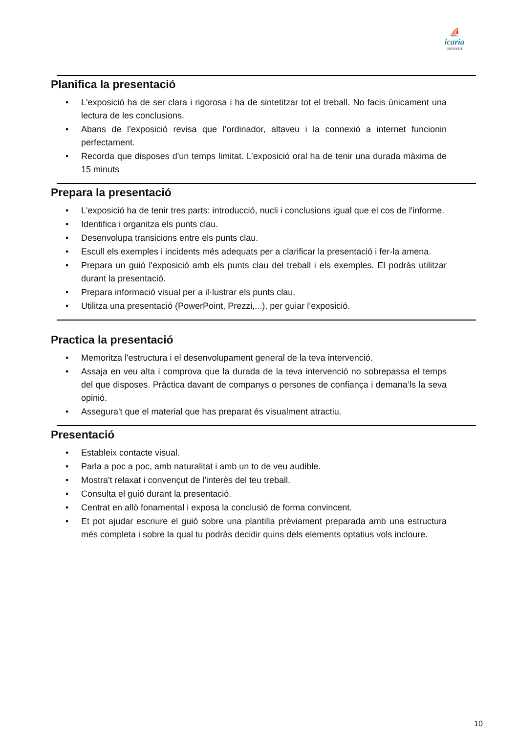⛵
icaria
INSTITUT
Planifica la presentació
• L'exposició ha de ser clara i rigorosa i ha de sintetitzar tot el treball. No facis únicament una lectura de les conclusions.
• Abans de l’exposició revisa que l’ordinador, altaveu i la connexió a internet funcionin perfectament.
• Recorda que disposes d'un temps limitat. L’exposició oral ha de tenir una durada màxima de 15 minuts
Prepara la presentació
• L'exposició ha de tenir tres parts: introducció, nucli i conclusions igual que el cos de l'informe.
• Identifica i organitza els punts clau.
• Desenvolupa transicions entre els punts clau.
• Escull els exemples i incidents més adequats per a clarificar la presentació i fer-la amena.
• Prepara un guió l'exposició amb els punts clau del treball i els exemples. El podràs utilitzar durant la presentació.
• Prepara informació visual per a il·lustrar els punts clau.
• Utilitza una presentació (PowerPoint, Prezzi,...), per guiar l’exposició.
Practica la presentació
• Memoritza l'estructura i el desenvolupament general de la teva intervenció.
• Assaja en veu alta i comprova que la durada de la teva intervenció no sobrepassa el temps del que disposes. Pràctica davant de companys o persones de confiança i demana’ls la seva opinió.
• Assegura't que el material que has preparat és visualment atractiu.
Presentació
• Estableix contacte visual.
• Parla a poc a poc, amb naturalitat i amb un to de veu audible.
• Mostra't relaxat i convençut de l'interès del teu treball.
• Consulta el guió durant la presentació.
• Centrat en allò fonamental i exposa la conclusió de forma convincent.
• Et pot ajudar escriure el guió sobre una plantilla prèviament preparada amb una estructura més completa i sobre la qual tu podràs decidir quins dels elements optatius vols incloure.
10